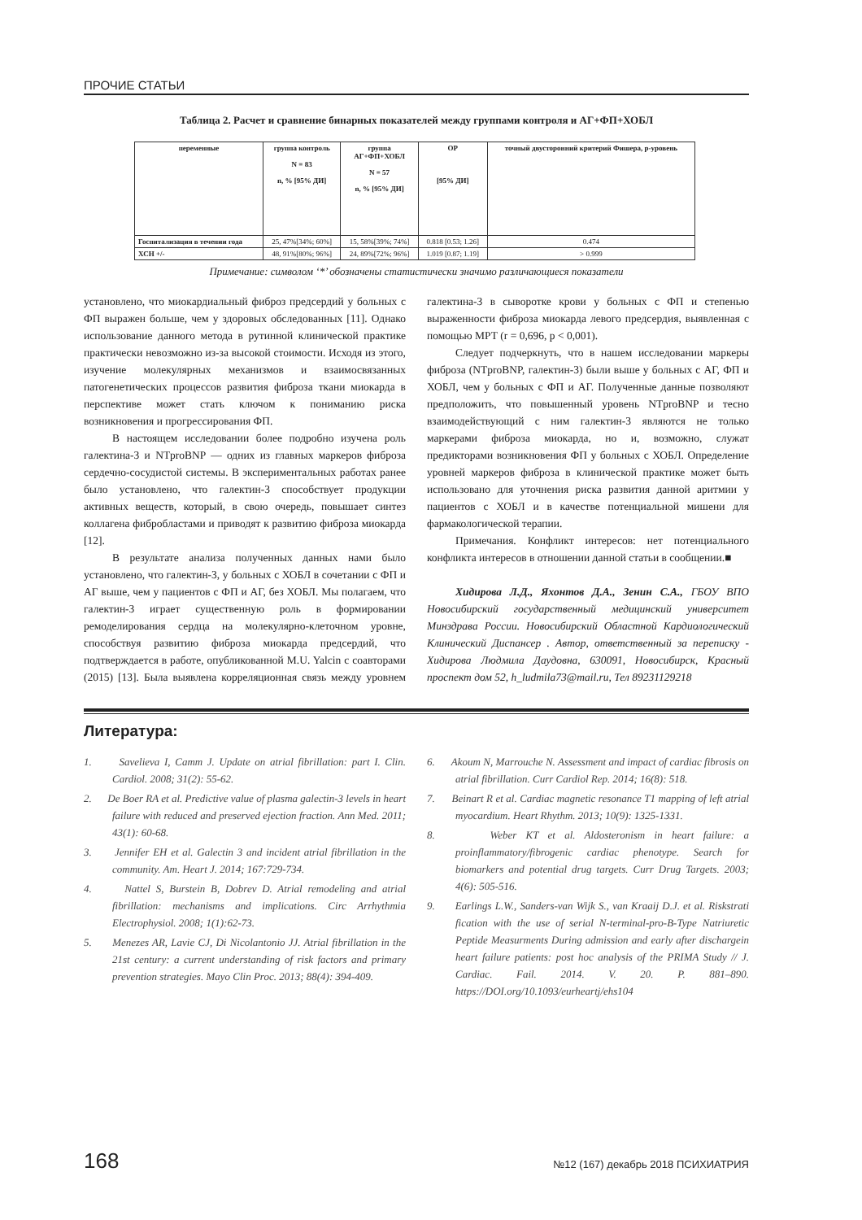ПРОЧИЕ СТАТЬИ
Таблица 2. Расчет и сравнение бинарных показателей между группами контроля и АГ+ФП+ХОБЛ
| переменные | группа контроль N = 83 n, % [95% ДИ] | группа АГ+ФП+ХОБЛ N = 57 n, % [95% ДИ] | ОР [95% ДИ] | точный двусторонний критерий Фишера, р-уровень |
| --- | --- | --- | --- | --- |
| Госпитализация в течении года | 25, 47%[34%; 60%] | 15, 58%[39%; 74%] | 0.818 [0.53; 1.26] | 0.474 |
| ХСН +/- | 48, 91%[80%; 96%] | 24, 89%[72%; 96%] | 1.019 [0.87; 1.19] | > 0.999 |
Примечание: символом ‘*’ обозначены статистически значимо различающиеся показатели
установлено, что миокардиальный фиброз предсердий у больных с ФП выражен больше, чем у здоровых обследованных [11]. Однако использование данного метода в рутинной клинической практике практически невозможно из-за высокой стоимости. Исходя из этого, изучение молекулярных механизмов и взаимосвязанных патогенетических процессов развития фиброза ткани миокарда в перспективе может стать ключом к пониманию риска возникновения и прогрессирования ФП.
В настоящем исследовании более подробно изучена роль галектина-3 и NTproBNP — одних из главных маркеров фиброза сердечно-сосудистой системы. В экспериментальных работах ранее было установлено, что галектин-3 способствует продукции активных веществ, который, в свою очередь, повышает синтез коллагена фибробластами и приводят к развитию фиброза миокарда [12].
В результате анализа полученных данных нами было установлено, что галектин-3, у больных с ХОБЛ в сочетании с ФП и АГ выше, чем у пациентов с ФП и АГ, без ХОБЛ. Мы полагаем, что галектин-3 играет существенную роль в формировании ремоделирования сердца на молекулярно-клеточном уровне, способствуя развитию фиброза миокарда предсердий, что подтверждается в работе, опубликованной M.U. Yalcin с соавторами (2015) [13]. Была выявлена корреляционная связь между уровнем галектина-3 в сыворотке крови у больных с ФП и степенью выраженности фиброза миокарда левого предсердия, выявленная с помощью МРТ (r = 0,696, p < 0,001).
Следует подчеркнуть, что в нашем исследовании маркеры фиброза (NTproBNP, галектин-3) были выше у больных с АГ, ФП и ХОБЛ, чем у больных с ФП и АГ. Полученные данные позволяют предположить, что повышенный уровень NTproBNP и тесно взаимодействующий с ним галектин-3 являются не только маркерами фиброза миокарда, но и, возможно, служат предикторами возникновения ФП у больных с ХОБЛ. Определение уровней маркеров фиброза в клинической практике может быть использовано для уточнения риска развития данной аритмии у пациентов с ХОБЛ и в качестве потенциальной мишени для фармакологической терапии.
Примечания. Конфликт интересов: нет потенциального конфликта интересов в отношении данной статьи в сообщении.■
Хидирова Л.Д., Яхонтов Д.А., Зенин С.А., ГБОУ ВПО Новосибирский государственный медицинский университет Минздрава России. Новосибирский Областной Кардиологический Клинический Диспансер . Автор, ответственный за переписку - Хидирова Людмила Даудовна, 630091, Новосибирск, Красный проспект дом 52, h_ludmila73@mail.ru, Тел 89231129218
Литература:
1. Savelieva I, Camm J. Update on atrial fibrillation: part I. Clin. Cardiol. 2008; 31(2): 55-62.
2. De Boer RA et al. Predictive value of plasma galectin-3 levels in heart failure with reduced and preserved ejection fraction. Ann Med. 2011; 43(1): 60-68.
3. Jennifer EH et al. Galectin 3 and incident atrial fibrillation in the community. Am. Heart J. 2014; 167:729-734.
4. Nattel S, Burstein B, Dobrev D. Atrial remodeling and atrial fibrillation: mechanisms and implications. Circ Arrhythmia Electrophysiol. 2008; 1(1):62-73.
5. Menezes AR, Lavie CJ, Di Nicolantonio JJ. Atrial fibrillation in the 21st century: a current understanding of risk factors and primary prevention strategies. Mayo Clin Proc. 2013; 88(4): 394-409.
6. Akoum N, Marrouche N. Assessment and impact of cardiac fibrosis on atrial fibrillation. Curr Cardiol Rep. 2014; 16(8): 518.
7. Beinart R et al. Cardiac magnetic resonance T1 mapping of left atrial myocardium. Heart Rhythm. 2013; 10(9): 1325-1331.
8. Weber KT et al. Aldosteronism in heart failure: a proinflammatory/fibrogenic cardiac phenotype. Search for biomarkers and potential drug targets. Curr Drug Targets. 2003; 4(6): 505-516.
9. Earlings L.W., Sanders-van Wijk S., van Kraaij D.J. et al. Riskstrati fication with the use of serial N-terminal-pro-B-Type Natriuretic Peptide Measurments During admission and early after dischargein heart failure patients: post hoc analysis of the PRIMA Study // J. Cardiac. Fail. 2014. V. 20. P. 881–890. https://DOI.org/10.1093/eurheartj/ehs104
168 №12 (167) декабрь 2018 ПСИХИАТРИЯ